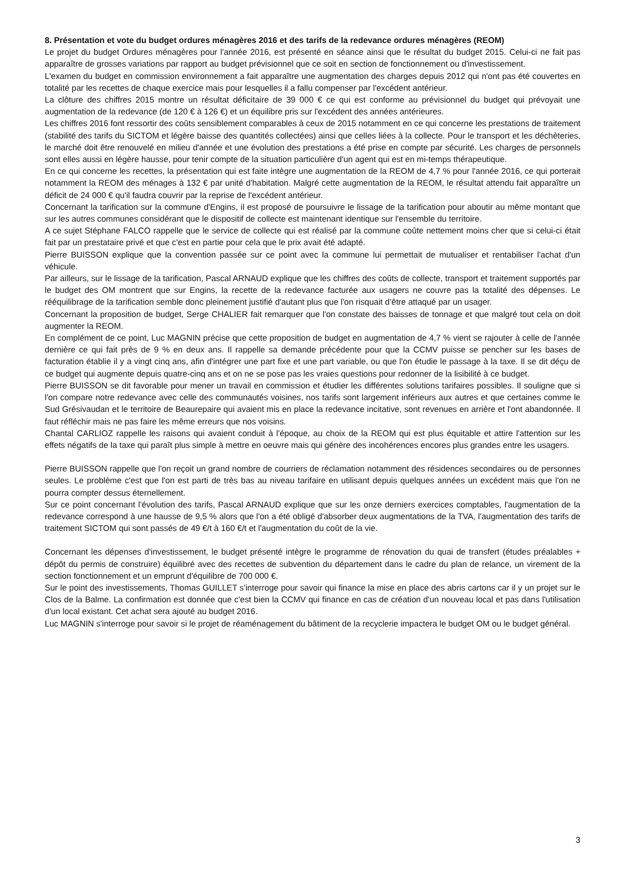8. Présentation et vote du budget ordures ménagères 2016 et des tarifs de la redevance ordures ménagères (REOM)
Le projet du budget Ordures ménagères pour l'année 2016, est présenté en séance ainsi que le résultat du budget 2015. Celui-ci ne fait pas apparaître de grosses variations par rapport au budget prévisionnel que ce soit en section de fonctionnement ou d'investissement.
L'examen du budget en commission environnement a fait apparaître une augmentation des charges depuis 2012 qui n'ont pas été couvertes en totalité par les recettes de chaque exercice mais pour lesquelles il a fallu compenser par l'excédent antérieur.
La clôture des chiffres 2015 montre un résultat déficitaire de 39 000 € ce qui est conforme au prévisionnel du budget qui prévoyait une augmentation de la redevance (de 120 € à 126 €) et un équilibre pris sur l'excédent des années antérieures.
Les chiffres 2016 font ressortir des coûts sensiblement comparables à ceux de 2015 notamment en ce qui concerne les prestations de traitement (stabilité des tarifs du SICTOM et légère baisse des quantités collectées) ainsi que celles liées à la collecte. Pour le transport et les déchèteries, le marché doit être renouvelé en milieu d'année et une évolution des prestations a été prise en compte par sécurité. Les charges de personnels sont elles aussi en légère hausse, pour tenir compte de la situation particulière d'un agent qui est en mi-temps thérapeutique.
En ce qui concerne les recettes, la présentation qui est faite intègre une augmentation de la REOM de 4,7 % pour l'année 2016, ce qui porterait notamment la REOM des ménages à 132 € par unité d'habitation. Malgré cette augmentation de la REOM, le résultat attendu fait apparaître un déficit de 24 000 € qu'il faudra couvrir par la reprise de l'excédent antérieur.
Concernant la tarification sur la commune d'Engins, il est proposé de poursuivre le lissage de la tarification pour aboutir au même montant que sur les autres communes considérant que le dispositif de collecte est maintenant identique sur l'ensemble du territoire.
A ce sujet Stéphane FALCO rappelle que le service de collecte qui est réalisé par la commune coûte nettement moins cher que si celui-ci était fait par un prestataire privé et que c'est en partie pour cela que le prix avait été adapté.
Pierre BUISSON explique que la convention passée sur ce point avec la commune lui permettait de mutualiser et rentabiliser l'achat d'un véhicule.
Par ailleurs, sur le lissage de la tarification, Pascal ARNAUD explique que les chiffres des coûts de collecte, transport et traitement supportés par le budget des OM montrent que sur Engins, la recette de la redevance facturée aux usagers ne couvre pas la totalité des dépenses. Le rééquilibrage de la tarification semble donc pleinement justifié d'autant plus que l'on risquait d’être attaqué par un usager.
Concernant la proposition de budget, Serge CHALIER fait remarquer que l'on constate des baisses de tonnage et que malgré tout cela on doit augmenter la REOM.
En complément de ce point, Luc MAGNIN précise que cette proposition de budget en augmentation de 4,7 % vient se rajouter à celle de l'année dernière ce qui fait près de 9 % en deux ans. Il rappelle sa demande précédente pour que la CCMV puisse se pencher sur les bases de facturation établie il y a vingt cinq ans, afin d'intégrer une part fixe et une part variable, ou que l'on étudie le passage à la taxe. Il se dit déçu de ce budget qui augmente depuis quatre-cinq ans et on ne se pose pas les vraies questions pour redonner de la lisibilité à ce budget.
Pierre BUISSON se dit favorable pour mener un travail en commission et étudier les différentes solutions tarifaires possibles. Il souligne que si l'on compare notre redevance avec celle des communautés voisines, nos tarifs sont largement inférieurs aux autres et que certaines comme le Sud Grésivaudan et le territoire de Beaurepaire qui avaient mis en place la redevance incitative, sont revenues en arrière et l'ont abandonnée. Il faut réfléchir mais ne pas faire les même erreurs que nos voisins.
Chantal CARLIOZ rappelle les raisons qui avaient conduit à l'époque, au choix de la REOM qui est plus équitable et attire l'attention sur les effets négatifs de la taxe qui paraît plus simple à mettre en oeuvre mais qui génère des incohérences encores plus grandes entre les usagers.
Pierre BUISSON rappelle que l'on reçoit un grand nombre de courriers de réclamation notamment des résidences secondaires ou de personnes seules. Le problème c'est que l'on est parti de très bas au niveau tarifaire en utilisant depuis quelques années un excédent mais que l'on ne pourra compter dessus éternellement.
Sur ce point concernant l'évolution des tarifs, Pascal ARNAUD explique que sur les onze derniers exercices comptables, l'augmentation de la redevance correspond à une hausse de 9,5 % alors que l'on a été obligé d'absorber deux augmentations de la TVA, l'augmentation des tarifs de traitement SICTOM qui sont passés de 49 €/t à 160 €/t et l'augmentation du coût de la vie.
Concernant les dépenses d'investissement, le budget présenté intègre le programme de rénovation du quai de transfert (études préalables + dépôt du permis de construire) équilibré avec des recettes de subvention du département dans le cadre du plan de relance, un virement de la section fonctionnement et un emprunt d'équilibre de 700 000 €.
Sur le point des investissements, Thomas GUILLET s'interroge pour savoir qui finance la mise en place des abris cartons car il y un projet sur le Clos de la Balme. La confirmation est donnée que c'est bien la CCMV qui finance en cas de création d'un nouveau local et pas dans l'utilisation d'un local existant. Cet achat sera ajouté au budget 2016.
Luc MAGNIN s'interroge pour savoir si le projet de réaménagement du bâtiment de la recyclerie impactera le budget OM ou le budget général.
3